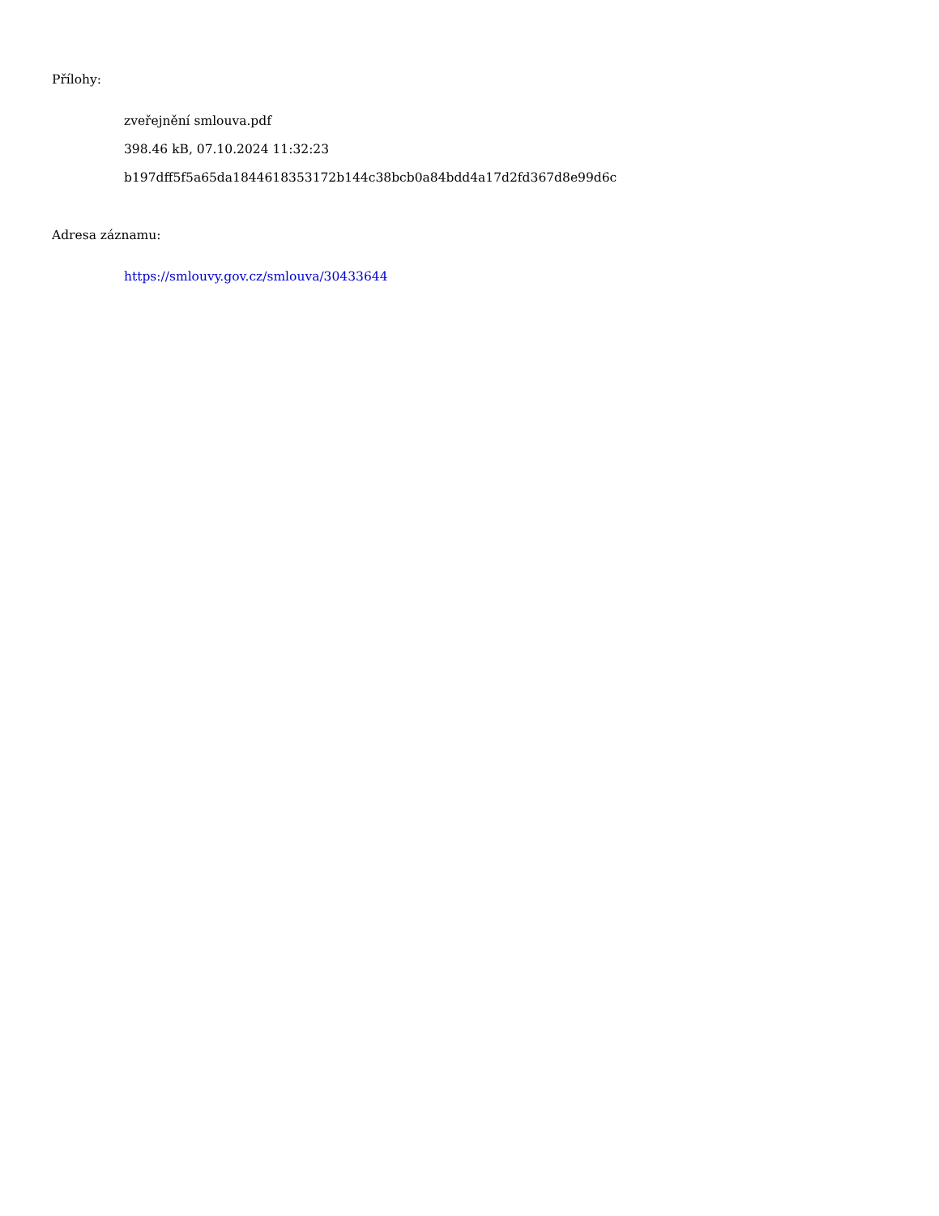Přílohy:
zveřejnění smlouva.pdf
398.46 kB, 07.10.2024 11:32:23
b197dff5f5a65da1844618353172b144c38bcb0a84bdd4a17d2fd367d8e99d6c
Adresa záznamu:
https://smlouvy.gov.cz/smlouva/30433644